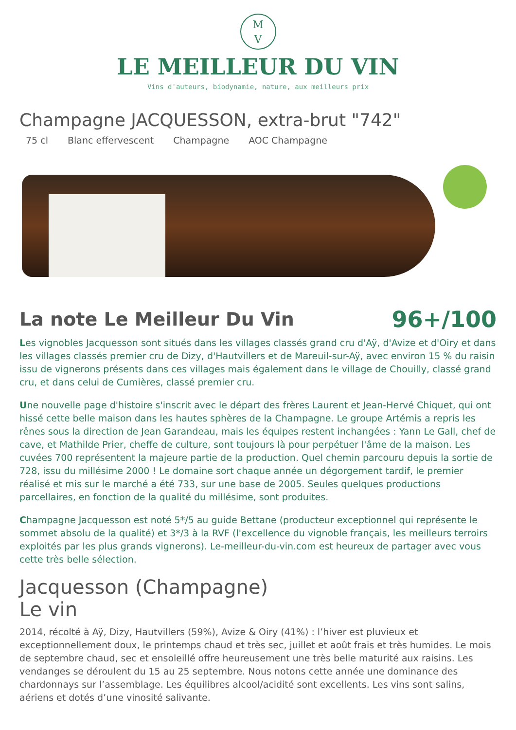M
V
LE MEILLEUR DU VIN
Vins d'auteurs, biodynamie, nature, aux meilleurs prix
Champagne JACQUESSON, extra-brut "742"
75 cl Blanc effervescent Champagne AOC Champagne
La note Le Meilleur Du Vin
96+/100
Les vignobles Jacquesson sont situés dans les villages classés grand cru d'Aÿ, d'Avize et d'Oiry et dans les villages classés premier cru de Dizy, d'Hautvillers et de Mareuil-sur-Aÿ, avec environ 15 % du raisin issu de vignerons présents dans ces villages mais également dans le village de Chouilly, classé grand cru, et dans celui de Cumières, classé premier cru.
Une nouvelle page d'histoire s'inscrit avec le départ des frères Laurent et Jean-Hervé Chiquet, qui ont hissé cette belle maison dans les hautes sphères de la Champagne. Le groupe Artémis a repris les rênes sous la direction de Jean Garandeau, mais les équipes restent inchangées : Yann Le Gall, chef de cave, et Mathilde Prier, cheffe de culture, sont toujours là pour perpétuer l'âme de la maison. Les cuvées 700 représentent la majeure partie de la production. Quel chemin parcouru depuis la sortie de 728, issu du millésime 2000 ! Le domaine sort chaque année un dégorgement tardif, le premier réalisé et mis sur le marché a été 733, sur une base de 2005. Seules quelques productions parcellaires, en fonction de la qualité du millésime, sont produites.
Champagne Jacquesson est noté 5*/5 au guide Bettane (producteur exceptionnel qui représente le sommet absolu de la qualité) et 3*/3 à la RVF (l'excellence du vignoble français, les meilleurs terroirs exploités par les plus grands vignerons). Le-meilleur-du-vin.com est heureux de partager avec vous cette très belle sélection.
Jacquesson (Champagne)
Le vin
2014, récolté à Aÿ, Dizy, Hautvillers (59%), Avize & Oiry (41%) : l’hiver est pluvieux et exceptionnellement doux, le printemps chaud et très sec, juillet et août frais et très humides. Le mois de septembre chaud, sec et ensoleillé offre heureusement une très belle maturité aux raisins. Les vendanges se déroulent du 15 au 25 septembre. Nous notons cette année une dominance des chardonnays sur l’assemblage. Les équilibres alcool/acidité sont excellents. Les vins sont salins, aériens et dotés d’une vinosité salivante.